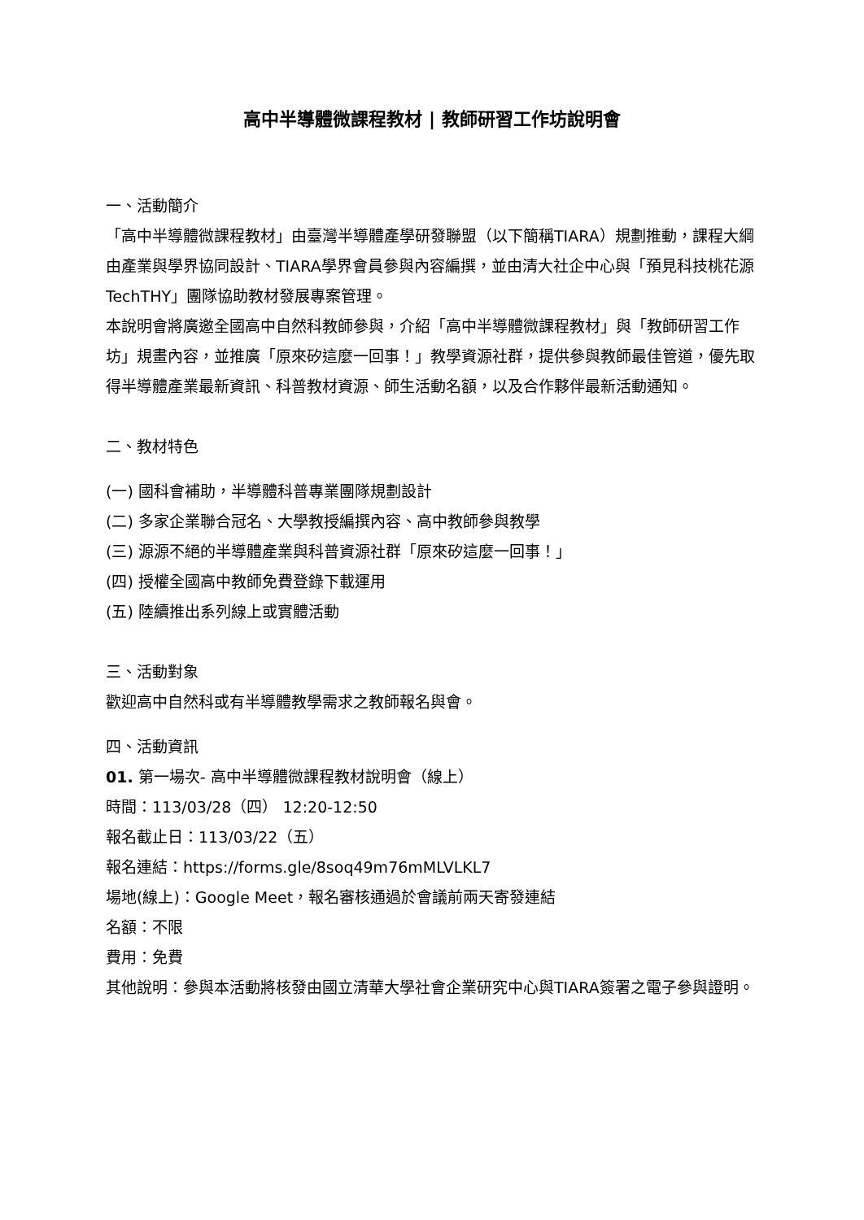高中半導體微課程教材 | 教師研習工作坊說明會
一、活動簡介
「高中半導體微課程教材」由臺灣半導體產學研發聯盟（以下簡稱TIARA）規劃推動，課程大綱由產業與學界協同設計、TIARA學界會員參與內容編撰，並由清大社企中心與「預見科技桃花源TechTHY」團隊協助教材發展專案管理。
本說明會將廣邀全國高中自然科教師參與，介紹「高中半導體微課程教材」與「教師研習工作坊」規畫內容，並推廣「原來矽這麼一回事！」教學資源社群，提供參與教師最佳管道，優先取得半導體產業最新資訊、科普教材資源、師生活動名額，以及合作夥伴最新活動通知。
二、教材特色
(一) 國科會補助，半導體科普專業團隊規劃設計
(二) 多家企業聯合冠名、大學教授編撰內容、高中教師參與教學
(三) 源源不絕的半導體產業與科普資源社群「原來矽這麼一回事！」
(四) 授權全國高中教師免費登錄下載運用
(五) 陸續推出系列線上或實體活動
三、活動對象
歡迎高中自然科或有半導體教學需求之教師報名與會。
四、活動資訊
01. 第一場次- 高中半導體微課程教材說明會（線上）
時間：113/03/28（四） 12:20-12:50
報名截止日：113/03/22（五）
報名連結：https://forms.gle/8soq49m76mMLVLKL7
場地(線上)：Google Meet，報名審核通過於會議前兩天寄發連結
名額：不限
費用：免費
其他說明：參與本活動將核發由國立清華大學社會企業研究中心與TIARA簽署之電子參與證明。